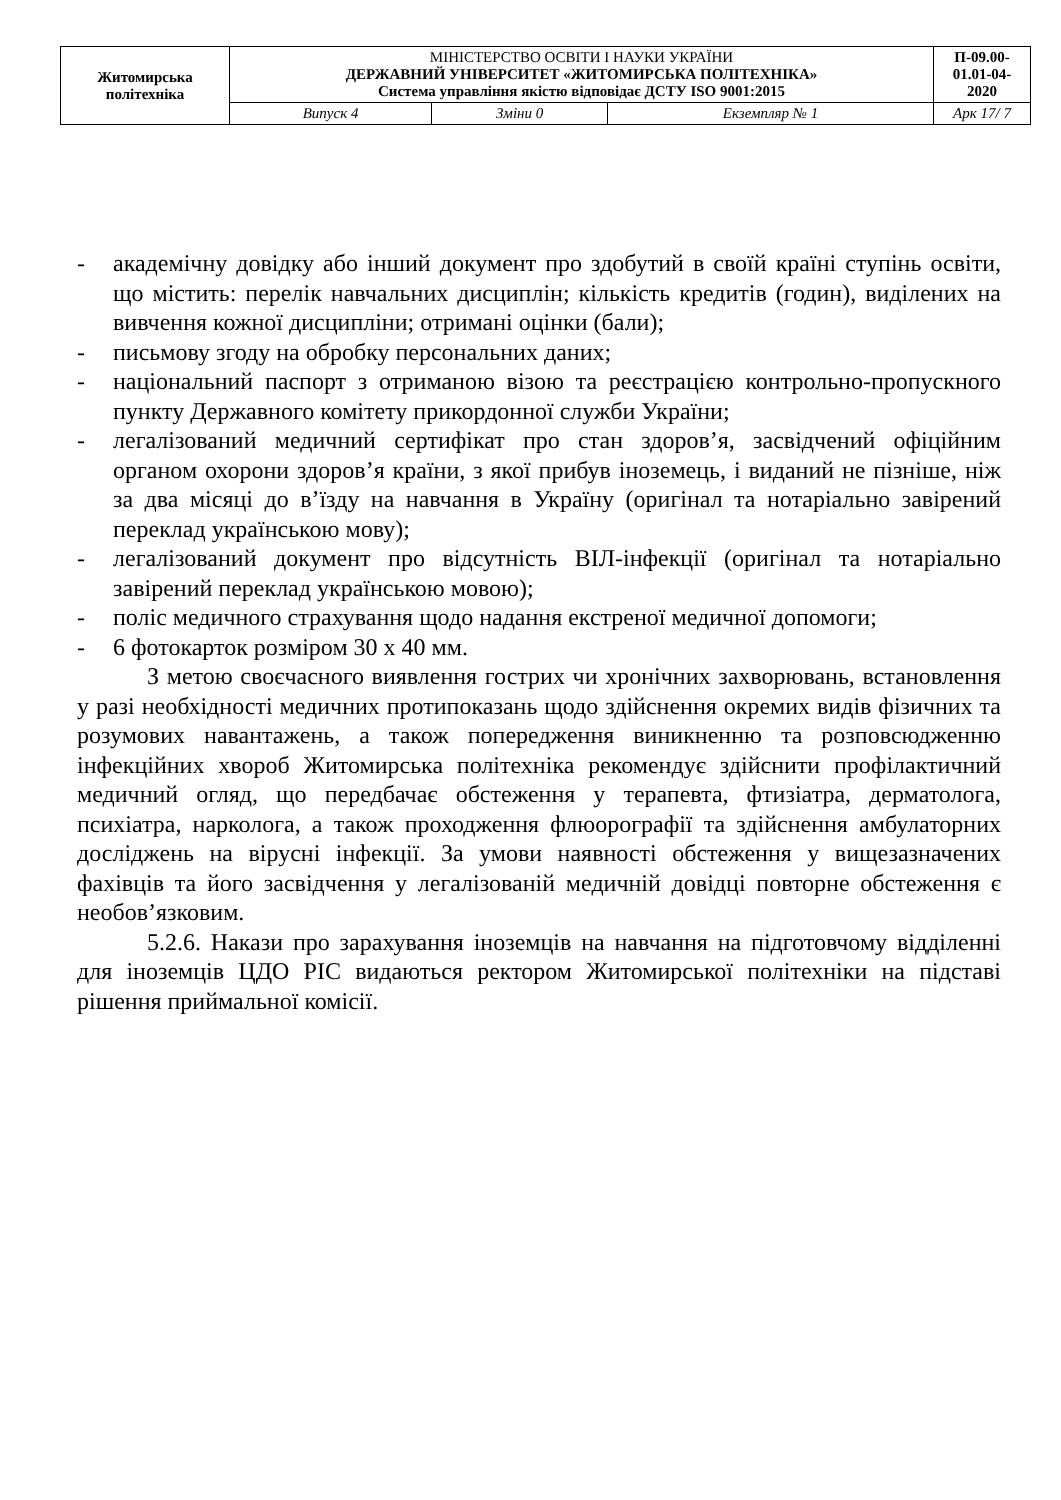| Житомирська політехніка | МІНІСТЕРСТВО ОСВІТИ І НАУКИ УКРАЇНИ ДЕРЖАВНИЙ УНІВЕРСИТЕТ «ЖИТОМИРСЬКА ПОЛІТЕХНІКА» Система управління якістю відповідає ДСТУ ISO 9001:2015 | | | П-09.00- 01.01-04- 2020 |
| | Випуск 4 | Зміни 0 | Екземпляр № 1 | Арк 17/ 7 |
- академічну довідку або інший документ про здобутий в своїй країні ступінь освіти, що містить: перелік навчальних дисциплін; кількість кредитів (годин), виділених на вивчення кожної дисципліни; отримані оцінки (бали);
- письмову згоду на обробку персональних даних;
- національний паспорт з отриманою візою та реєстрацією контрольно-пропускного пункту Державного комітету прикордонної служби України;
- легалізований медичний сертифікат про стан здоров’я, засвідчений офіційним органом охорони здоров’я країни, з якої прибув іноземець, і виданий не пізніше, ніж за два місяці до в’їзду на навчання в Україну (оригінал та нотаріально завірений переклад українською мову);
- легалізований документ про відсутність ВІЛ-інфекції (оригінал та нотаріально завірений переклад українською мовою);
- поліс медичного страхування щодо надання екстреної медичної допомоги;
- 6 фотокарток розміром 30 х 40 мм.
З метою своєчасного виявлення гострих чи хронічних захворювань, встановлення у разі необхідності медичних протипоказань щодо здійснення окремих видів фізичних та розумових навантажень, а також попередження виникненню та розповсюдженню інфекційних хвороб Житомирська політехніка рекомендує здійснити профілактичний медичний огляд, що передбачає обстеження у терапевта, фтизіатра, дерматолога, психіатра, нарколога, а також проходження флюорографії та здійснення амбулаторних досліджень на вірусні інфекції. За умови наявності обстеження у вищезазначених фахівців та його засвідчення у легалізованій медичній довідці повторне обстеження є необов’язковим.
5.2.6. Накази про зарахування іноземців на навчання на підготовчому відділенні для іноземців ЦДО РІС видаються ректором Житомирської політехніки на підставі рішення приймальної комісії.